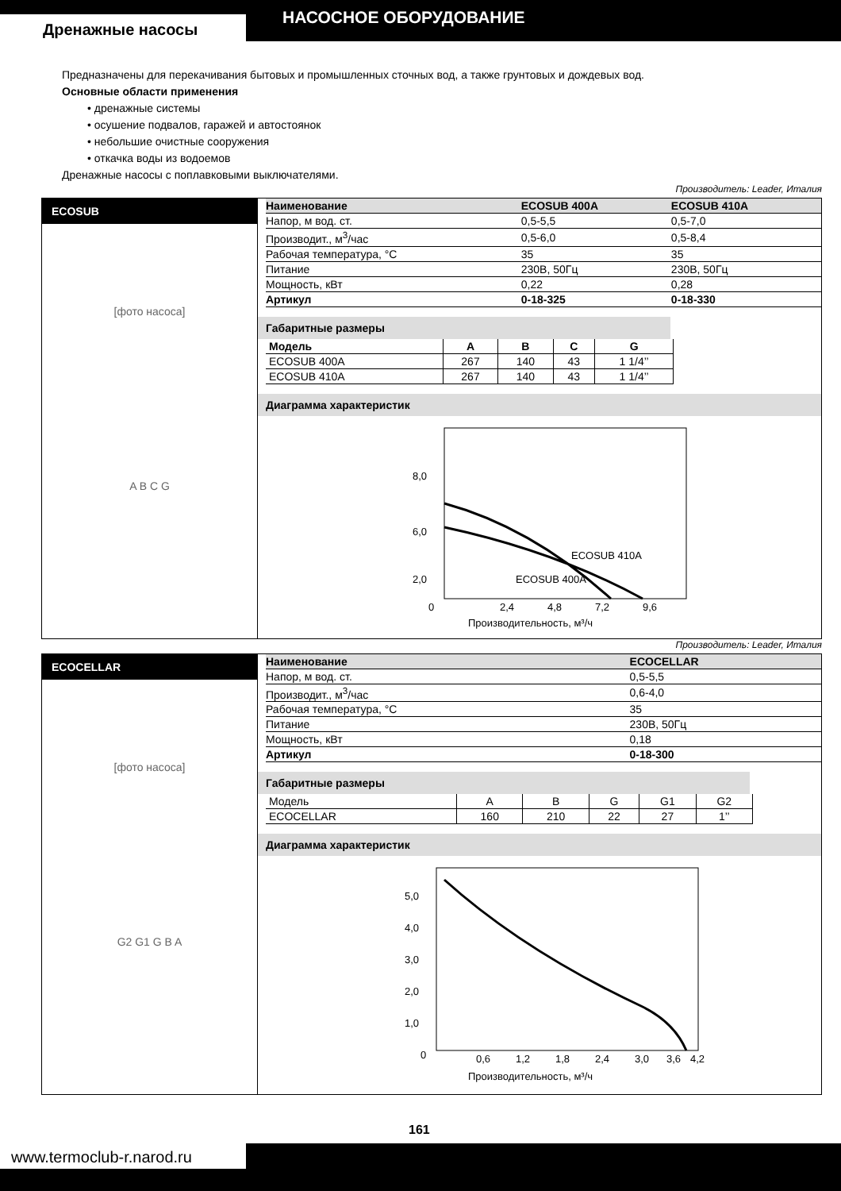Дренажные насосы
НАСОСНОЕ ОБОРУДОВАНИЕ
Предназначены для перекачивания бытовых и промышленных сточных вод, а также грунтовых и дождевых вод.
Основные области применения
• дренажные системы
• осушение подвалов, гаражей и автостоянок
• небольшие очистные сооружения
• откачка воды из водоемов
Дренажные насосы с поплавковыми выключателями.
Производитель: Leader, Италия
ECOSUB
[фото насоса]
A B C G
| Наименование | ECOSUB 400A | ECOSUB 410A |
| Напор, м вод. ст. | 0,5-5,5 | 0,5-7,0 |
| Производит., м<sup>3</sup>/час | 0,5-6,0 | 0,5-8,4 |
| Рабочая температура, °С | 35 | 35 |
| Питание | 230В, 50Гц | 230В, 50Гц |
| Мощность, кВт | 0,22 | 0,28 |
| Артикул | 0-18-325 | 0-18-330 |
Габаритные размеры
| Модель | A | B | C | G |
| --- | --- | --- | --- | --- |
| ECOSUB 400A | 267 | 140 | 43 | 1 1/4’’ |
| ECOSUB 410A | 267 | 140 | 43 | 1 1/4’’ |
Диаграмма характеристик
8,0
6,0
2,0
0
2,4
4,8
7,2
9,6
ECOSUB 410A
ECOSUB 400A
Производительность, м³/ч
Производитель: Leader, Италия
ECOCELLAR
[фото насоса]
G2 G1 G B A
| Наименование | ECOCELLAR |
| Напор, м вод. ст. | 0,5-5,5 |
| Производит., м<sup>3</sup>/час | 0,6-4,0 |
| Рабочая температура, °С | 35 |
| Питание | 230В, 50Гц |
| Мощность, кВт | 0,18 |
| Артикул | 0-18-300 |
Габаритные размеры
| Модель | A | B | G | G1 | G2 |
| ECOCELLAR | 160 | 210 | 22 | 27 | 1’’ |
Диаграмма характеристик
5,0
4,0
3,0
2,0
1,0
0
0,6
1,2
1,8
2,4
3,0
3,6
4,2
Производительность, м³/ч
161
www.termoclub-r.narod.ru